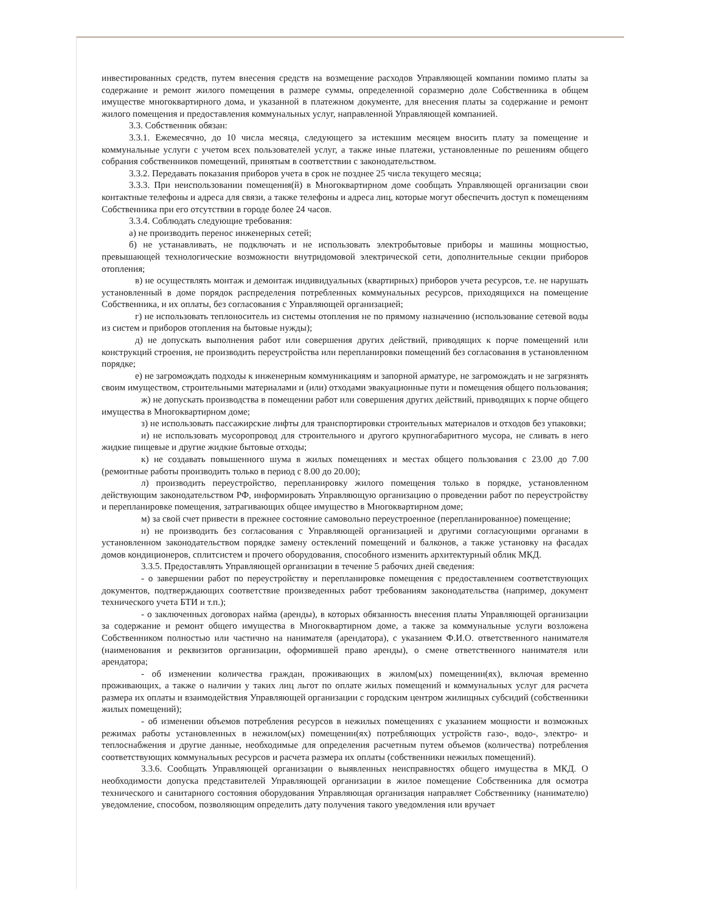инвестированных средств, путем внесения средств на возмещение расходов Управляющей компании помимо платы за содержание и ремонт жилого помещения в размере суммы, определенной соразмерно доле Собственника в общем имуществе многоквартирного дома, и указанной в платежном документе, для внесения платы за содержание и ремонт жилого помещения и предоставления коммунальных услуг, направленной Управляющей компанией.
3.3. Собственник обязан:
3.3.1. Ежемесячно, до 10 числа месяца, следующего за истекшим месяцем вносить плату за помещение и коммунальные услуги с учетом всех пользователей услуг, а также иные платежи, установленные по решениям общего собрания собственников помещений, принятым в соответствии с законодательством.
3.3.2. Передавать показания приборов учета в срок не позднее 25 числа текущего месяца;
3.3.3. При неиспользовании помещения(й) в Многоквартирном доме сообщать Управляющей организации свои контактные телефоны и адреса для связи, а также телефоны и адреса лиц, которые могут обеспечить доступ к помещениям Собственника при его отсутствии в городе более 24 часов.
3.3.4. Соблюдать следующие требования:
а) не производить перенос инженерных сетей;
б) не устанавливать, не подключать и не использовать электробытовые приборы и машины мощностью, превышающей технологические возможности внутридомовой электрической сети, дополнительные секции приборов отопления;
в) не осуществлять монтаж и демонтаж индивидуальных (квартирных) приборов учета ресурсов, т.е. не нарушать установленный в доме порядок распределения потребленных коммунальных ресурсов, приходящихся на помещение Собственника, и их оплаты, без согласования с Управляющей организацией;
г) не использовать теплоноситель из системы отопления не по прямому назначению (использование сетевой воды из систем и приборов отопления на бытовые нужды);
д) не допускать выполнения работ или совершения других действий, приводящих к порче помещений или конструкций строения, не производить переустройства или перепланировки помещений без согласования в установленном порядке;
е) не загромождать подходы к инженерным коммуникациям и запорной арматуре, не загромождать и не загрязнять своим имуществом, строительными материалами и (или) отходами эвакуационные пути и помещения общего пользования;
ж) не допускать производства в помещении работ или совершения других действий, приводящих к порче общего имущества в Многоквартирном доме;
з) не использовать пассажирские лифты для транспортировки строительных материалов и отходов без упаковки;
и) не использовать мусоропровод для строительного и другого крупногабаритного мусора, не сливать в него жидкие пищевые и другие жидкие бытовые отходы;
к) не создавать повышенного шума в жилых помещениях и местах общего пользования с 23.00 до 7.00 (ремонтные работы производить только в период с 8.00 до 20.00);
л) производить переустройство, перепланировку жилого помещения только в порядке, установленном действующим законодательством РФ, информировать Управляющую организацию о проведении работ по переустройству и перепланировке помещения, затрагивающих общее имущество в Многоквартирном доме;
м) за свой счет привести в прежнее состояние самовольно переустроенное (перепланированное) помещение;
н) не производить без согласования с Управляющей организацией и другими согласующими органами в установленном законодательством порядке замену остеклений помещений и балконов, а также установку на фасадах домов кондиционеров, сплитсистем и прочего оборудования, способного изменить архитектурный облик МКД.
3.3.5. Предоставлять Управляющей организации в течение 5 рабочих дней сведения:
- о завершении работ по переустройству и перепланировке помещения с предоставлением соответствующих документов, подтверждающих соответствие произведенных работ требованиям законодательства (например, документ технического учета БТИ и т.п.);
- о заключенных договорах найма (аренды), в которых обязанность внесения платы Управляющей организации за содержание и ремонт общего имущества в Многоквартирном доме, а также за коммунальные услуги возложена Собственником полностью или частично на нанимателя (арендатора), с указанием Ф.И.О. ответственного нанимателя (наименования и реквизитов организации, оформившей право аренды), о смене ответственного нанимателя или арендатора;
- об изменении количества граждан, проживающих в жилом(ых) помещении(ях), включая временно проживающих, а также о наличии у таких лиц льгот по оплате жилых помещений и коммунальных услуг для расчета размера их оплаты и взаимодействия Управляющей организации с городским центром жилищных субсидий (собственники жилых помещений);
- об изменении объемов потребления ресурсов в нежилых помещениях с указанием мощности и возможных режимах работы установленных в нежилом(ых) помещении(ях) потребляющих устройств газо-, водо-, электро- и теплоснабжения и другие данные, необходимые для определения расчетным путем объемов (количества) потребления соответствующих коммунальных ресурсов и расчета размера их оплаты (собственники нежилых помещений).
3.3.6. Сообщать Управляющей организации о выявленных неисправностях общего имущества в МКД. О необходимости допуска представителей Управляющей организации в жилое помещение Собственника для осмотра технического и санитарного состояния оборудования Управляющая организация направляет Собственнику (нанимателю) уведомление, способом, позволяющим определить дату получения такого уведомления или вручает